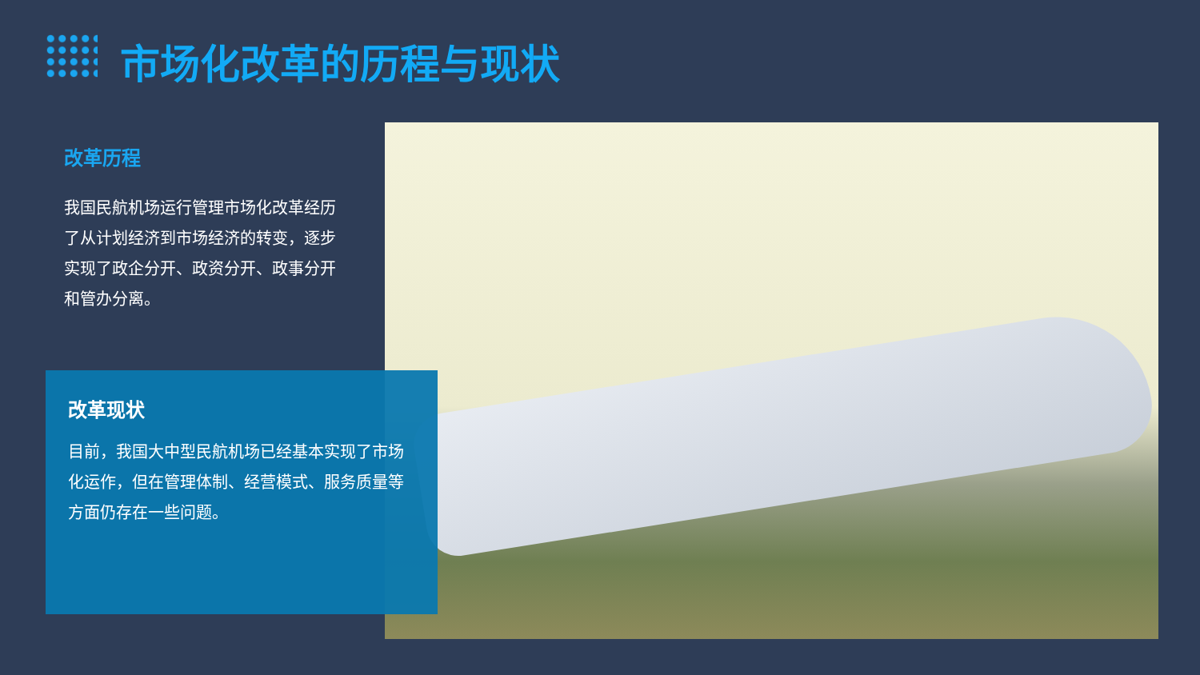市场化改革的历程与现状
改革历程
我国民航机场运行管理市场化改革经历了从计划经济到市场经济的转变，逐步实现了政企分开、政资分开、政事分开和管办分离。
改革现状
目前，我国大中型民航机场已经基本实现了市场化运作，但在管理体制、经营模式、服务质量等方面仍存在一些问题。